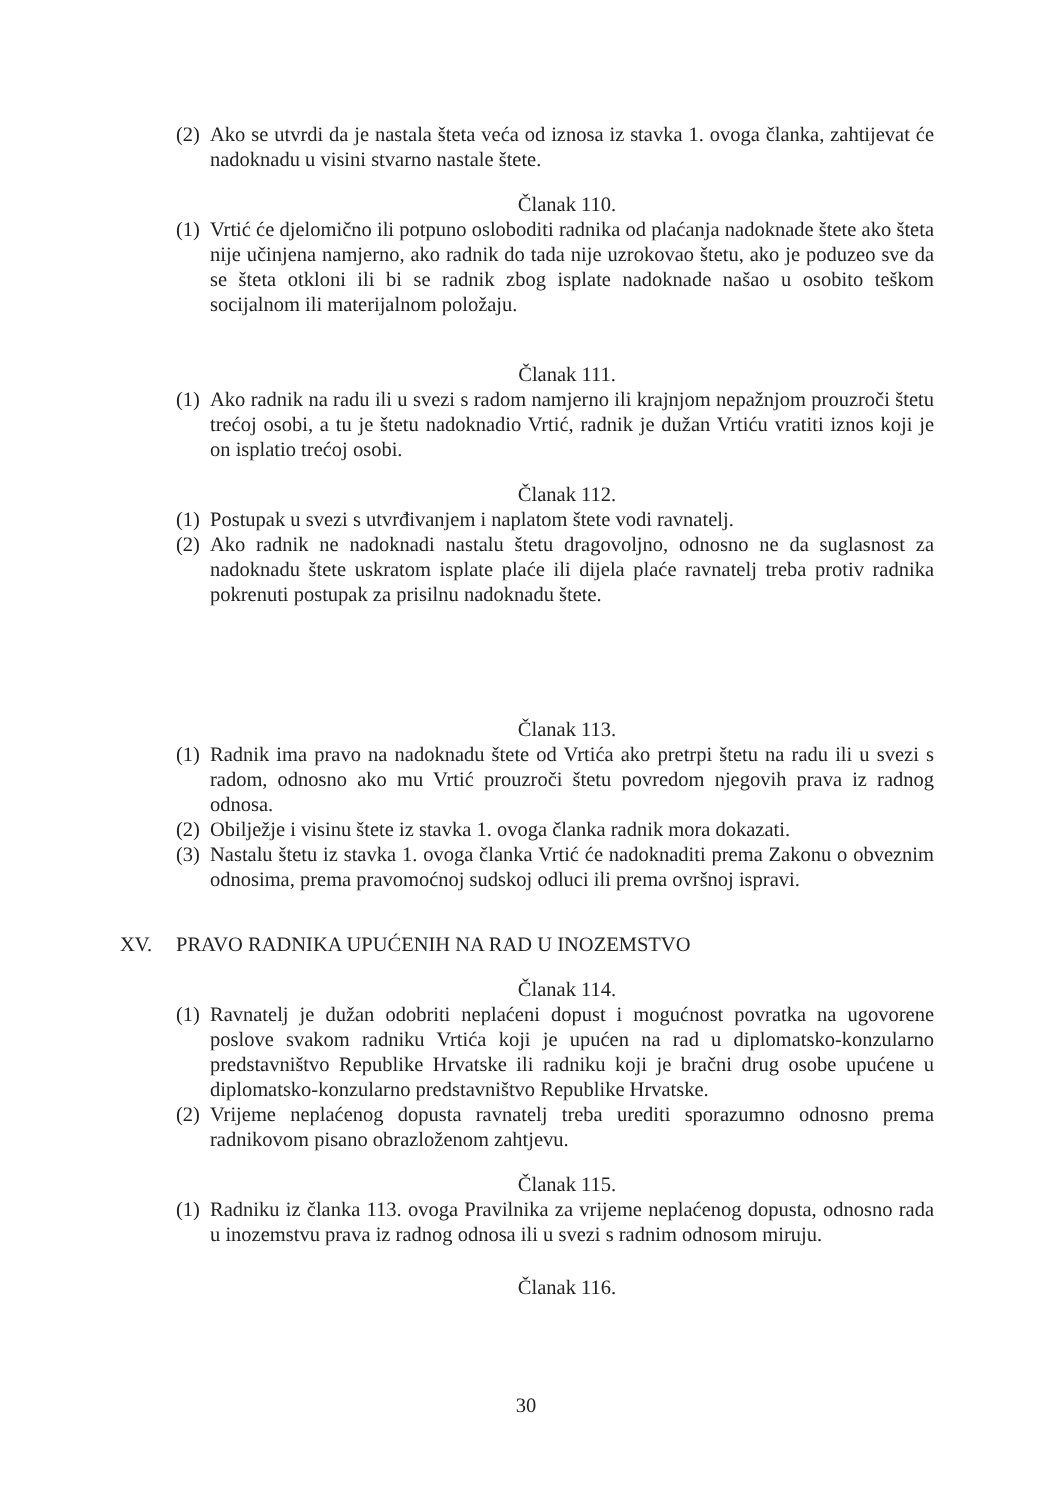(2) Ako se utvrdi da je nastala šteta veća od iznosa iz stavka 1. ovoga članka, zahtijevat će nadoknadu u visini stvarno nastale štete.
Članak 110.
(1) Vrtić će djelomično ili potpuno osloboditi radnika od plaćanja nadoknade štete ako šteta nije učinjena namjerno, ako radnik do tada nije uzrokovao štetu, ako je poduzeo sve da se šteta otkloni ili bi se radnik zbog isplate nadoknade našao u osobito teškom socijalnom ili materijalnom položaju.
Članak 111.
(1) Ako radnik na radu ili u svezi s radom namjerno ili krajnjom nepažnjom prouzroči štetu trećoj osobi, a tu je štetu nadoknadio Vrtić, radnik je dužan Vrtiću vratiti iznos koji je on isplatio trećoj osobi.
Članak 112.
(1) Postupak u svezi s utvrđivanjem i naplatom štete vodi ravnatelj.
(2) Ako radnik ne nadoknadi nastalu štetu dragovoljno, odnosno ne da suglasnost za nadoknadu štete uskratom isplate plaće ili dijela plaće ravnatelj treba protiv radnika pokrenuti postupak za prisilnu nadoknadu štete.
Članak 113.
(1) Radnik ima pravo na nadoknadu štete od Vrtića ako pretrpi štetu na radu ili u svezi s radom, odnosno ako mu Vrtić prouzroči štetu povredom njegovih prava iz radnog odnosa.
(2) Obilježje i visinu štete iz stavka 1. ovoga članka radnik mora dokazati.
(3) Nastalu štetu iz stavka 1. ovoga članka Vrtić će nadoknaditi prema Zakonu o obveznim odnosima, prema pravomoćnoj sudskoj odluci ili prema ovršnoj ispravi.
XV. PRAVO RADNIKA UPUĆENIH NA RAD U INOZEMSTVO
Članak 114.
(1) Ravnatelj je dužan odobriti neplaćeni dopust i mogućnost povratka na ugovorene poslove svakom radniku Vrtića koji je upućen na rad u diplomatsko-konzularno predstavništvo Republike Hrvatske ili radniku koji je bračni drug osobe upućene u diplomatsko-konzularno predstavništvo Republike Hrvatske.
(2) Vrijeme neplaćenog dopusta ravnatelj treba urediti sporazumno odnosno prema radnikovom pisano obrazloženom zahtjevu.
Članak 115.
(1) Radniku iz članka 113. ovoga Pravilnika za vrijeme neplaćenog dopusta, odnosno rada u inozemstvu prava iz radnog odnosa ili u svezi s radnim odnosom miruju.
Članak 116.
30